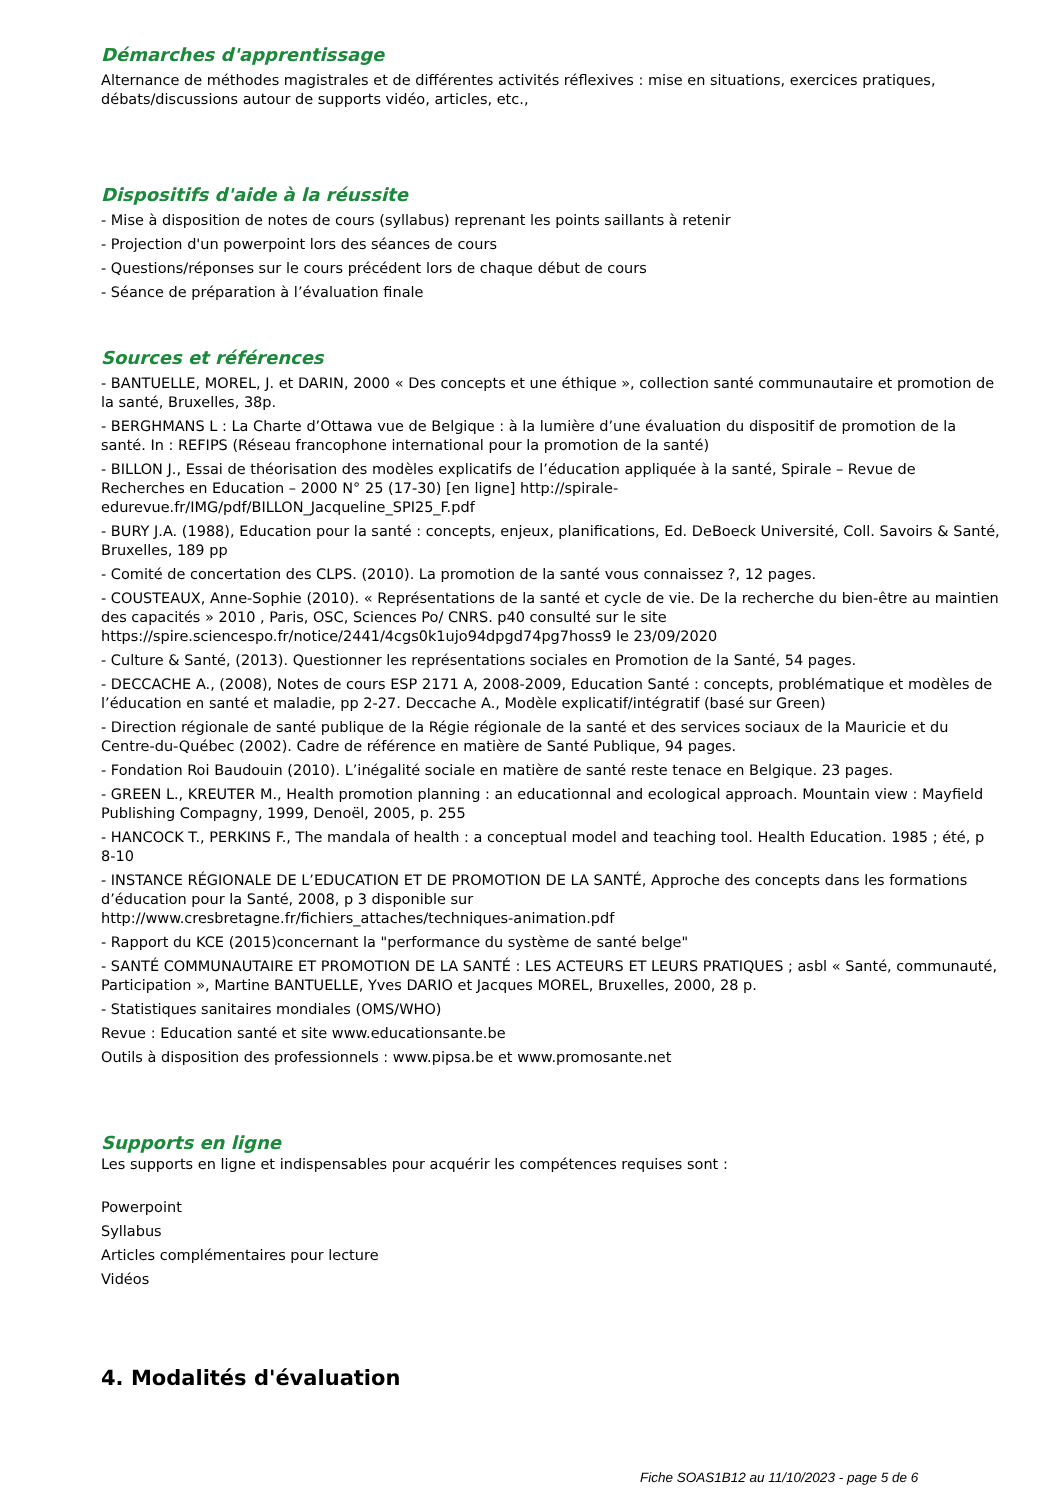Démarches d'apprentissage
Alternance de méthodes magistrales et de différentes activités réflexives : mise en situations, exercices pratiques, débats/discussions autour de supports vidéo, articles, etc.,
Dispositifs d'aide à la réussite
- Mise à disposition de notes de cours (syllabus) reprenant les points saillants à retenir
- Projection d'un powerpoint lors des séances de cours
- Questions/réponses sur le cours précédent lors de chaque début de cours
- Séance de préparation à l’évaluation finale
Sources et références
- BANTUELLE, MOREL, J. et DARIN, 2000 « Des concepts et une éthique », collection santé communautaire et promotion de la santé, Bruxelles, 38p.
- BERGHMANS L : La Charte d’Ottawa vue de Belgique : à la lumière d’une évaluation du dispositif de promotion de la santé. In : REFIPS (Réseau francophone international pour la promotion de la santé)
- BILLON J., Essai de théorisation des modèles explicatifs de l’éducation appliquée à la santé, Spirale – Revue de Recherches en Education – 2000 N° 25 (17-30) [en ligne] http://spirale-
edurevue.fr/IMG/pdf/BILLON_Jacqueline_SPI25_F.pdf
- BURY J.A. (1988), Education pour la santé : concepts, enjeux, planifications, Ed. DeBoeck Université, Coll. Savoirs & Santé, Bruxelles, 189 pp
- Comité de concertation des CLPS. (2010). La promotion de la santé vous connaissez ?, 12 pages.
- COUSTEAUX, Anne-Sophie (2010). « Représentations de la santé et cycle de vie. De la recherche du bien-être au maintien des capacités » 2010 , Paris, OSC, Sciences Po/ CNRS. p40 consulté sur le site
https://spire.sciencespo.fr/notice/2441/4cgs0k1ujo94dpgd74pg7hoss9 le 23/09/2020
- Culture & Santé, (2013). Questionner les représentations sociales en Promotion de la Santé, 54 pages.
- DECCACHE A., (2008), Notes de cours ESP 2171 A, 2008-2009, Education Santé : concepts, problématique et modèles de l’éducation en santé et maladie, pp 2-27. Deccache A., Modèle explicatif/intégratif (basé sur Green)
- Direction régionale de santé publique de la Régie régionale de la santé et des services sociaux de la Mauricie et du Centre-du-Québec (2002). Cadre de référence en matière de Santé Publique, 94 pages.
- Fondation Roi Baudouin (2010). L’inégalité sociale en matière de santé reste tenace en Belgique. 23 pages.
- GREEN L., KREUTER M., Health promotion planning : an educationnal and ecological approach. Mountain view : Mayfield Publishing Compagny, 1999, Denoël, 2005, p. 255
- HANCOCK T., PERKINS F., The mandala of health : a conceptual model and teaching tool. Health Education. 1985 ; été, p 8-10
- INSTANCE RÉGIONALE DE L’EDUCATION ET DE PROMOTION DE LA SANTÉ, Approche des concepts dans les formations d’éducation pour la Santé, 2008, p 3 disponible sur
http://www.cresbretagne.fr/fichiers_attaches/techniques-animation.pdf
- Rapport du KCE (2015)concernant la "performance du système de santé belge"
- SANTÉ COMMUNAUTAIRE ET PROMOTION DE LA SANTÉ : LES ACTEURS ET LEURS PRATIQUES ; asbl « Santé, communauté, Participation », Martine BANTUELLE, Yves DARIO et Jacques MOREL, Bruxelles, 2000, 28 p.
- Statistiques sanitaires mondiales (OMS/WHO)
Revue : Education santé et site www.educationsante.be
Outils à disposition des professionnels : www.pipsa.be et www.promosante.net
Supports en ligne
Les supports en ligne et indispensables pour acquérir les compétences requises sont :
Powerpoint
Syllabus
Articles complémentaires pour lecture
Vidéos
4. Modalités d'évaluation
Fiche SOAS1B12 au 11/10/2023 - page 5 de 6